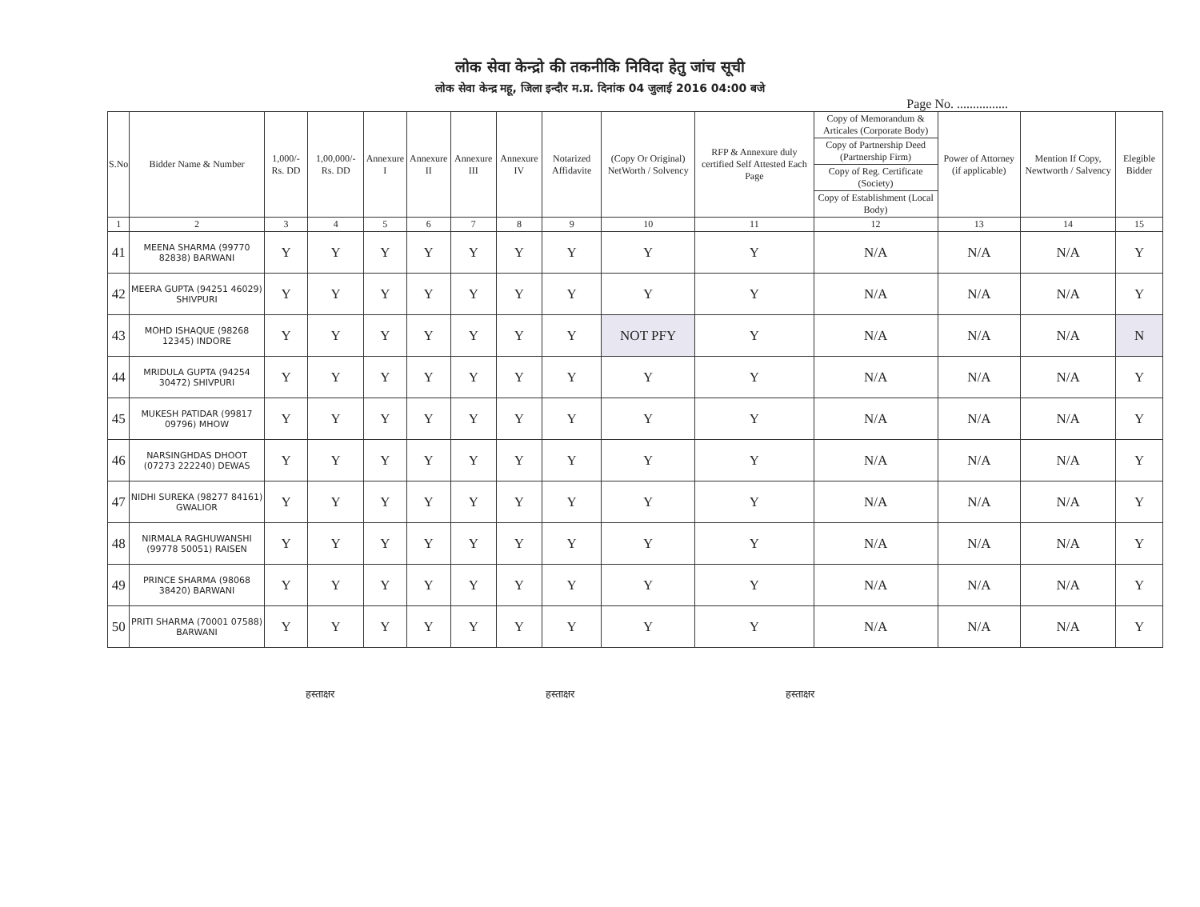लोक सेवा केन्द्रो की तकनीकि निविदा हेतु जांच सूची
लोक सेवा केन्द्र महू, जिला इन्दौर म.प्र. दिनांक 04 जुलाई 2016 04:00 बजे
Page No. ................
| S.No | Bidder Name & Number | 1,000/- Rs. DD | 1,00,000/- Rs. DD | Annexure I | Annexure II | Annexure III | Annexure IV | Notarized Affidavite | (Copy Or Original) NetWorth / Solvency | RFP & Annexure duly certified Self Attested Each Page | Copy of Memorandum & Articales (Corporate Body) | Power of Attorney (if applicable) | Mention If Copy, Newtworth / Salvency | Elegible Bidder |
| --- | --- | --- | --- | --- | --- | --- | --- | --- | --- | --- | --- | --- | --- | --- |
| | | | | | | | | | | | Copy of Partnership Deed (Partnership Firm) | | | |
| | | | | | | | | | | | Copy of Reg. Certificate (Society) | | | |
| | | | | | | | | | | | Copy of Establishment (Local Body) | | | |
| 1 | 2 | 3 | 4 | 5 | 6 | 7 | 8 | 9 | 10 | 11 | 12 | 13 | 14 | 15 |
| 41 | MEENA SHARMA (99770 82838) BARWANI | Y | Y | Y | Y | Y | Y | Y | Y | Y | N/A | N/A | N/A | Y |
| 42 | MEERA GUPTA (94251 46029) SHIVPURI | Y | Y | Y | Y | Y | Y | Y | Y | Y | N/A | N/A | N/A | Y |
| 43 | MOHD ISHAQUE (98268 12345) INDORE | Y | Y | Y | Y | Y | Y | Y | NOT PFY | Y | N/A | N/A | N/A | N |
| 44 | MRIDULA GUPTA (94254 30472) SHIVPURI | Y | Y | Y | Y | Y | Y | Y | Y | Y | N/A | N/A | N/A | Y |
| 45 | MUKESH PATIDAR (99817 09796) MHOW | Y | Y | Y | Y | Y | Y | Y | Y | Y | N/A | N/A | N/A | Y |
| 46 | NARSINGHDAS DHOOT (07273 222240) DEWAS | Y | Y | Y | Y | Y | Y | Y | Y | Y | N/A | N/A | N/A | Y |
| 47 | NIDHI SUREKA (98277 84161) GWALIOR | Y | Y | Y | Y | Y | Y | Y | Y | Y | N/A | N/A | N/A | Y |
| 48 | NIRMALA RAGHUWANSHI (99778 50051) RAISEN | Y | Y | Y | Y | Y | Y | Y | Y | Y | N/A | N/A | N/A | Y |
| 49 | PRINCE SHARMA (98068 38420) BARWANI | Y | Y | Y | Y | Y | Y | Y | Y | Y | N/A | N/A | N/A | Y |
| 50 | PRITI SHARMA (70001 07588) BARWANI | Y | Y | Y | Y | Y | Y | Y | Y | Y | N/A | N/A | N/A | Y |
हस्ताक्षर हस्ताक्षर हस्ताक्षर